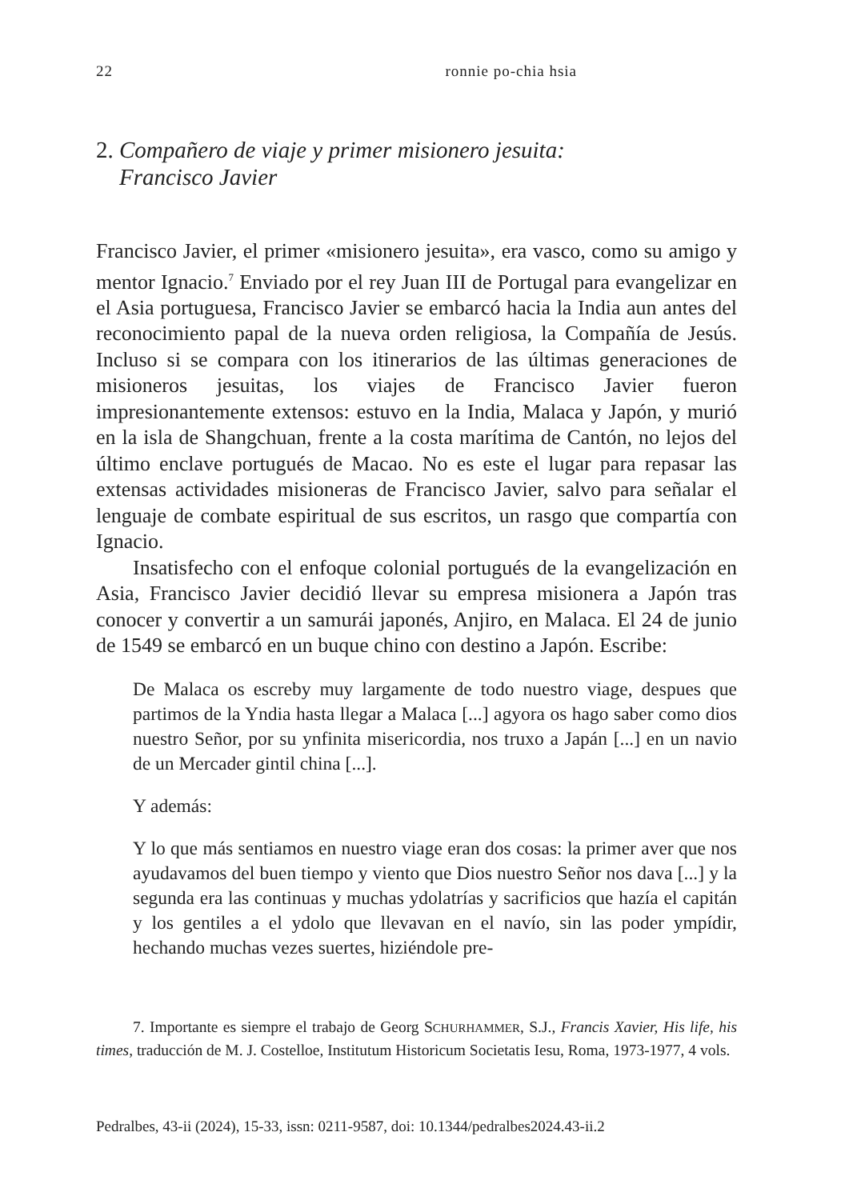22 ronnie po-chia hsia
2. Compañero de viaje y primer misionero jesuita:
Francisco Javier
Francisco Javier, el primer «misionero jesuita», era vasco, como su amigo y mentor Ignacio.<sup>7</sup> Enviado por el rey Juan III de Portugal para evangelizar en el Asia portuguesa, Francisco Javier se embarcó hacia la India aun antes del reconocimiento papal de la nueva orden religiosa, la Compañía de Jesús. Incluso si se compara con los itinerarios de las últimas generaciones de misioneros jesuitas, los viajes de Francisco Javier fueron impresionantemente extensos: estuvo en la India, Malaca y Japón, y murió en la isla de Shangchuan, frente a la costa marítima de Cantón, no lejos del último enclave portugués de Macao. No es este el lugar para repasar las extensas actividades misioneras de Francisco Javier, salvo para señalar el lenguaje de combate espiritual de sus escritos, un rasgo que compartía con Ignacio.
Insatisfecho con el enfoque colonial portugués de la evangelización en Asia, Francisco Javier decidió llevar su empresa misionera a Japón tras conocer y convertir a un samurái japonés, Anjiro, en Malaca. El 24 de junio de 1549 se embarcó en un buque chino con destino a Japón. Escribe:
De Malaca os escreby muy largamente de todo nuestro viage, despues que partimos de la Yndia hasta llegar a Malaca [...] agyora os hago saber como dios nuestro Señor, por su ynfinita misericordia, nos truxo a Japán [...] en un navio de un Mercader gintil china [...].
Y además:
Y lo que más sentiamos en nuestro viage eran dos cosas: la primer aver que nos ayudavamos del buen tiempo y viento que Dios nuestro Señor nos dava [...] y la segunda era las continuas y muchas ydolatrías y sacrificios que hazía el capitán y los gentiles a el ydolo que llevavan en el navío, sin las poder ympídir, hechando muchas vezes suertes, hiziéndole pre-
7. Importante es siempre el trabajo de Georg SCHURHAMMER, S.J., Francis Xavier, His life, his times, traducción de M. J. Costelloe, Institutum Historicum Societatis Iesu, Roma, 1973-1977, 4 vols.
Pedralbes, 43-ii (2024), 15-33, issn: 0211-9587, doi: 10.1344/pedralbes2024.43-ii.2